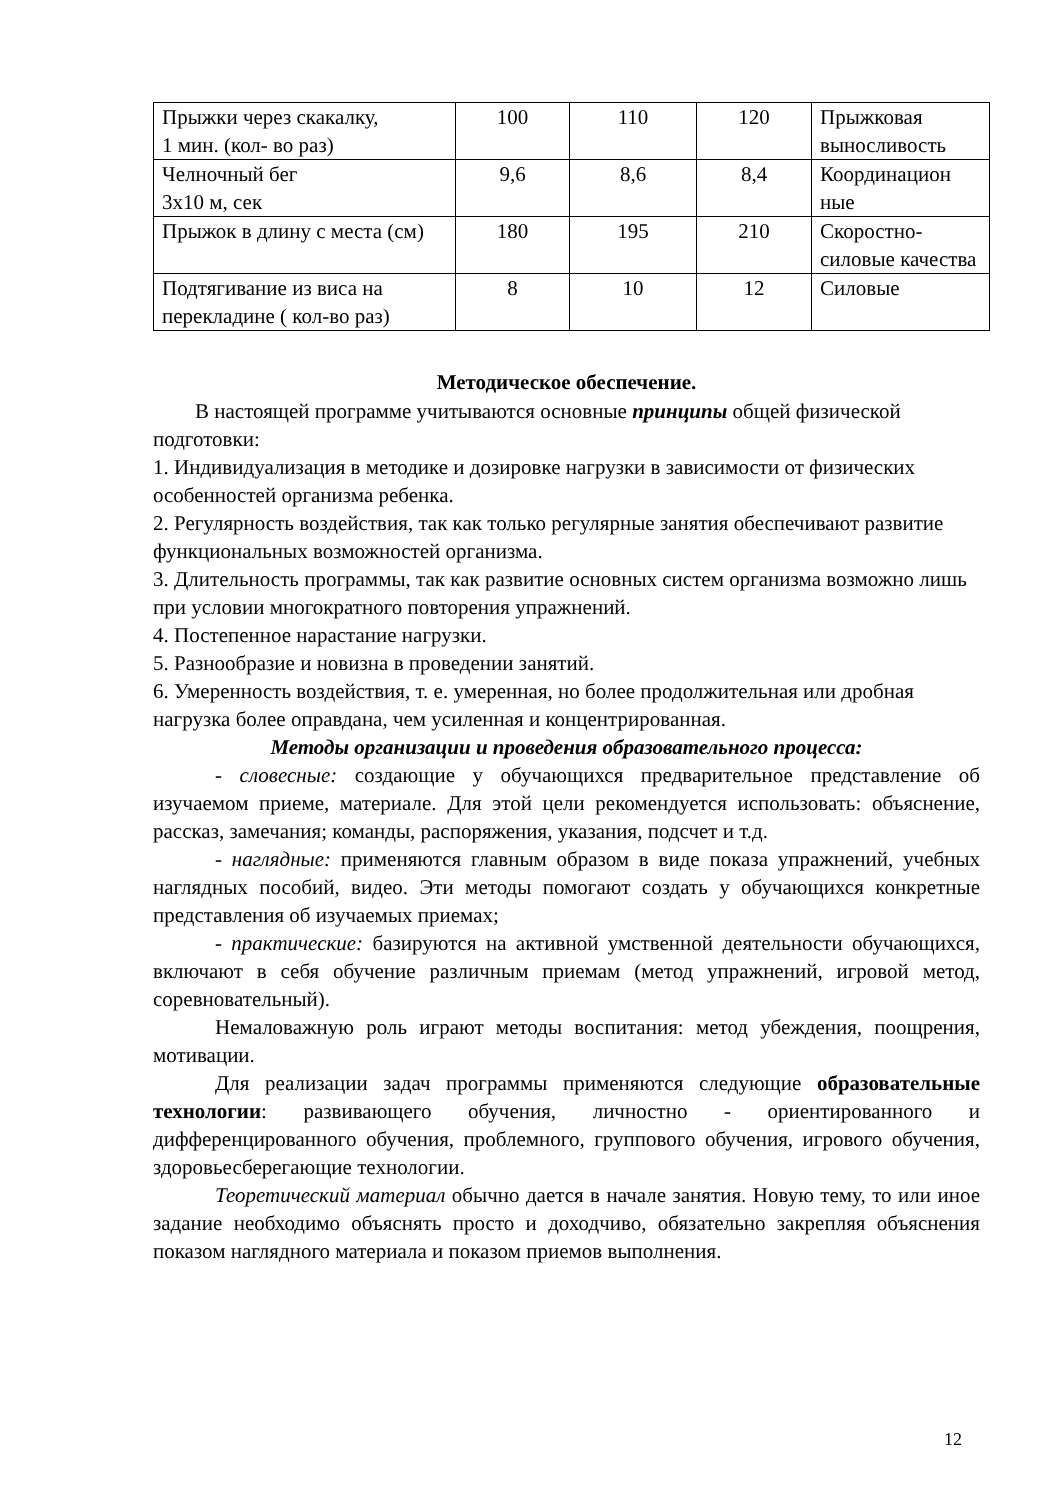| Прыжки через скакалку, 1 мин. (кол- во раз) | 100 | 110 | 120 | Прыжковая выносливость |
| Челночный бег 3х10 м, сек | 9,6 | 8,6 | 8,4 | Координацион ные |
| Прыжок в длину с места (см) | 180 | 195 | 210 | Скоростно-силовые качества |
| Подтягивание из виса на перекладине ( кол-во раз) | 8 | 10 | 12 | Силовые |
Методическое обеспечение.
В настоящей программе учитываются основные принципы общей физической подготовки:
1. Индивидуализация в методике и дозировке нагрузки в зависимости от физических особенностей организма ребенка.
2. Регулярность воздействия, так как только регулярные занятия обеспечивают развитие функциональных возможностей организма.
3. Длительность программы, так как развитие основных систем организма возможно лишь при условии многократного повторения упражнений.
4. Постепенное нарастание нагрузки.
5. Разнообразие и новизна в проведении занятий.
6. Умеренность воздействия, т. е. умеренная, но более продолжительная или дробная нагрузка более оправдана, чем усиленная и концентрированная.
Методы организации и проведения образовательного процесса:
- словесные: создающие у обучающихся предварительное представление об изучаемом приеме, материале. Для этой цели рекомендуется использовать: объяснение, рассказ, замечания; команды, распоряжения, указания, подсчет и т.д.
- наглядные: применяются главным образом в виде показа упражнений, учебных наглядных пособий, видео. Эти методы помогают создать у обучающихся конкретные представления об изучаемых приемах;
- практические: базируются на активной умственной деятельности обучающихся, включают в себя обучение различным приемам (метод упражнений, игровой метод, соревновательный).
Немаловажную роль играют методы воспитания: метод убеждения, поощрения, мотивации.
Для реализации задач программы применяются следующие образовательные технологии: развивающего обучения, личностно - ориентированного и дифференцированного обучения, проблемного, группового обучения, игрового обучения, здоровьесберегающие технологии.
Теоретический материал обычно дается в начале занятия. Новую тему, то или иное задание необходимо объяснять просто и доходчиво, обязательно закрепляя объяснения показом наглядного материала и показом приемов выполнения.
12